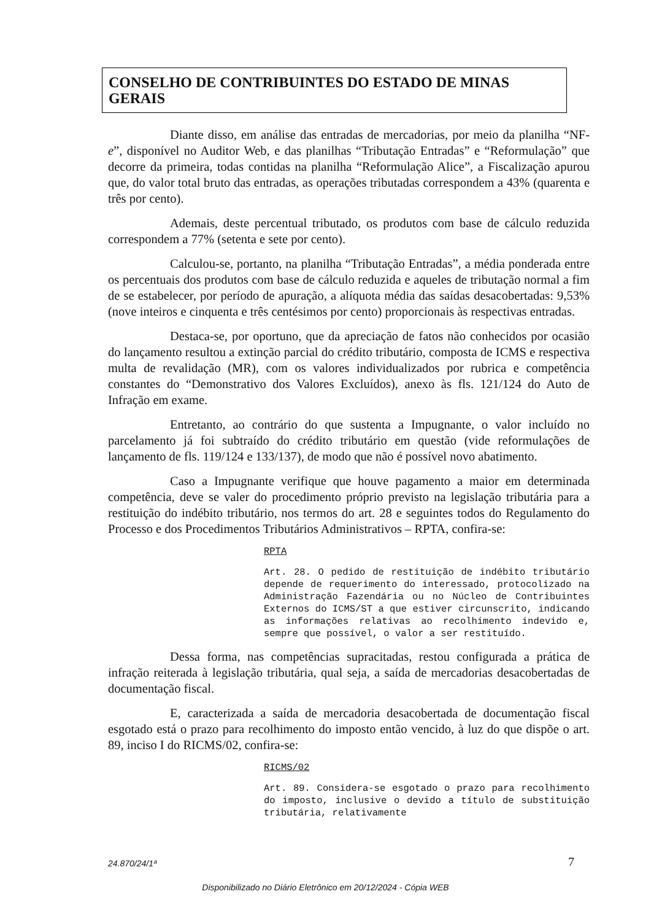CONSELHO DE CONTRIBUINTES DO ESTADO DE MINAS GERAIS
Diante disso, em análise das entradas de mercadorias, por meio da planilha “NF-e”, disponível no Auditor Web, e das planilhas “Tributação Entradas” e “Reformulação” que decorre da primeira, todas contidas na planilha “Reformulação Alice”, a Fiscalização apurou que, do valor total bruto das entradas, as operações tributadas correspondem a 43% (quarenta e três por cento).
Ademais, deste percentual tributado, os produtos com base de cálculo reduzida correspondem a 77% (setenta e sete por cento).
Calculou-se, portanto, na planilha “Tributação Entradas”, a média ponderada entre os percentuais dos produtos com base de cálculo reduzida e aqueles de tributação normal a fim de se estabelecer, por período de apuração, a alíquota média das saídas desacobertadas: 9,53% (nove inteiros e cinquenta e três centésimos por cento) proporcionais às respectivas entradas.
Destaca-se, por oportuno, que da apreciação de fatos não conhecidos por ocasião do lançamento resultou a extinção parcial do crédito tributário, composta de ICMS e respectiva multa de revalidação (MR), com os valores individualizados por rubrica e competência constantes do “Demonstrativo dos Valores Excluídos), anexo às fls. 121/124 do Auto de Infração em exame.
Entretanto, ao contrário do que sustenta a Impugnante, o valor incluído no parcelamento já foi subtraído do crédito tributário em questão (vide reformulações de lançamento de fls. 119/124 e 133/137), de modo que não é possível novo abatimento.
Caso a Impugnante verifique que houve pagamento a maior em determinada competência, deve se valer do procedimento próprio previsto na legislação tributária para a restituição do indébito tributário, nos termos do art. 28 e seguintes todos do Regulamento do Processo e dos Procedimentos Tributários Administrativos – RPTA, confira-se:
RPTA
Art. 28. O pedido de restituição de indébito tributário depende de requerimento do interessado, protocolizado na Administração Fazendária ou no Núcleo de Contribuintes Externos do ICMS/ST a que estiver circunscrito, indicando as informações relativas ao recolhimento indevido e, sempre que possível, o valor a ser restituído.
Dessa forma, nas competências supracitadas, restou configurada a prática de infração reiterada à legislação tributária, qual seja, a saída de mercadorias desacobertadas de documentação fiscal.
E, caracterizada a saída de mercadoria desacobertada de documentação fiscal esgotado está o prazo para recolhimento do imposto então vencido, à luz do que dispõe o art. 89, inciso I do RICMS/02, confira-se:
RICMS/02
Art. 89. Considera-se esgotado o prazo para recolhimento do imposto, inclusive o devido a título de substituição tributária, relativamente
24.870/24/1ª 7
Disponibilizado no Diário Eletrônico em 20/12/2024 - Cópia WEB